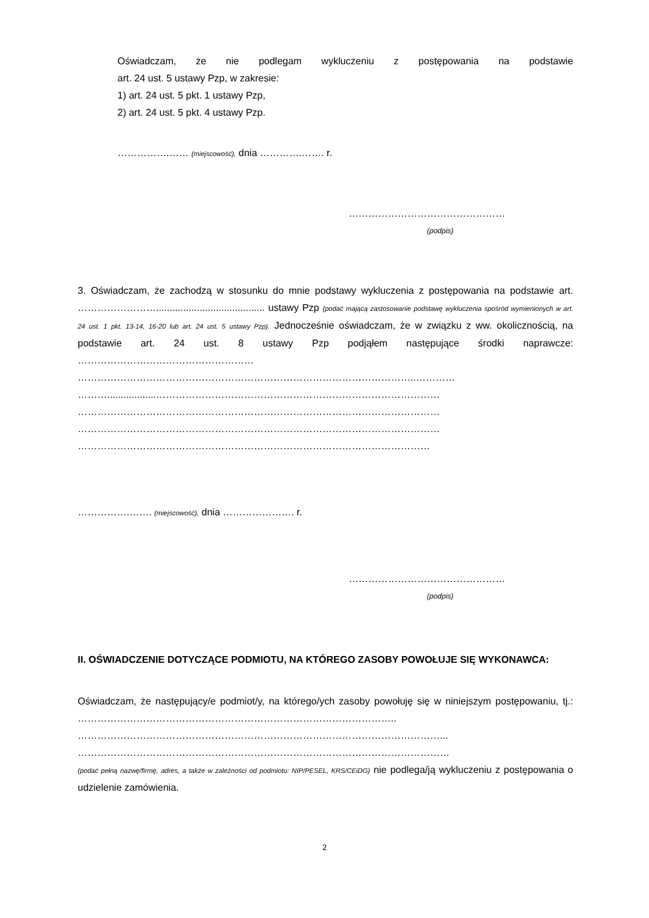Oświadczam, że nie podlegam wykluczeniu z postępowania na podstawie
art. 24 ust. 5 ustawy Pzp, w zakresie:
1) art. 24 ust. 5 pkt. 1 ustawy Pzp,
2) art. 24 ust. 5 pkt. 4 ustawy Pzp.
…………….…… (miejscowość), dnia ………….……. r.
…………………………………………
(podpis)
3. Oświadczam, że zachodzą w stosunku do mnie podstawy wykluczenia z postępowania na podstawie art. ……………………........................................ ustawy Pzp (podać mającą zastosowanie podstawę wykluczenia spośród wymienionych w art. 24 ust. 1 pkt. 13-14, 16-20 lub art. 24 ust. 5 ustawy Pzp). Jednocześnie oświadczam, że w związku z ww. okolicznością, na podstawie art. 24 ust. 8 ustawy Pzp podjąłem następujące środki naprawcze: ………………………………………………
…………………………………………………………………………………………..…………
………..................……………………………………………………………………………
…………………………………………………………………………………………………
…………………………………………………………………………………………………
………………………………………………………………………………………………
…………….……. (miejscowość), dnia …………………. r.
…………………………………………
(podpis)
II. OŚWIADCZENIE DOTYCZĄCE PODMIOTU, NA KTÓREGO ZASOBY POWOŁUJE SIĘ WYKONAWCA:
Oświadczam, że następujący/e podmiot/y, na którego/ych zasoby powołuję się w niniejszym postępowaniu, tj.: ……………………………………………………………………………………..
…………………………………………………………………………………………………...
……………………………………………………………………………………………………
(podać pełną nazwę/firmę, adres, a także w zależności od podmiotu: NIP/PESEL, KRS/CEiDG) nie podlega/ją wykluczeniu z postępowania o udzielenie zamówienia.
2